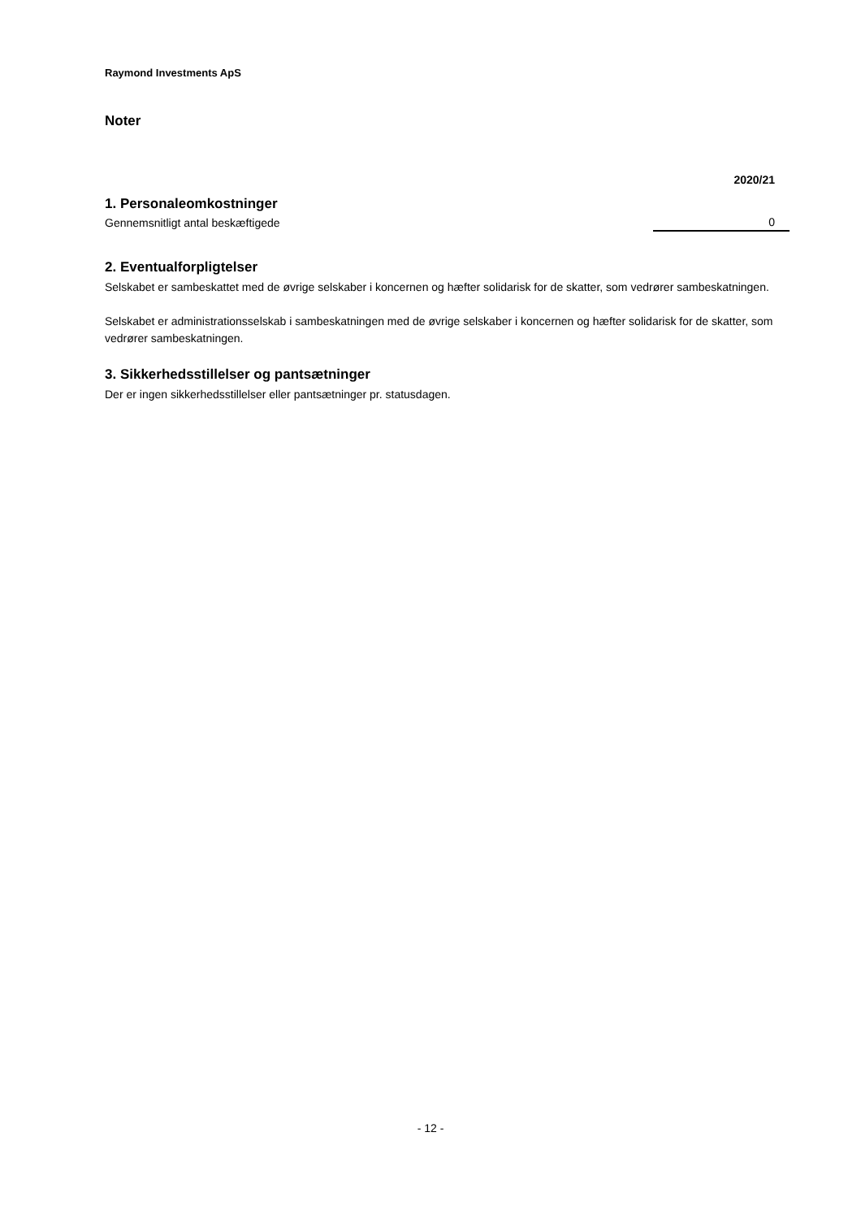Raymond Investments ApS
Noter
| | 2020/21 |
| 1. Personaleomkostninger | |
| Gennemsnitligt antal beskæftigede | 0 |
2. Eventualforpligtelser
Selskabet er sambeskattet med de øvrige selskaber i koncernen og hæfter solidarisk for de skatter, som vedrører sambeskatningen.
Selskabet er administrationsselskab i sambeskatningen med de øvrige selskaber i koncernen og hæfter solidarisk for de skatter, som vedrører sambeskatningen.
3. Sikkerhedsstillelser og pantsætninger
Der er ingen sikkerhedsstillelser eller pantsætninger pr. statusdagen.
- 12 -